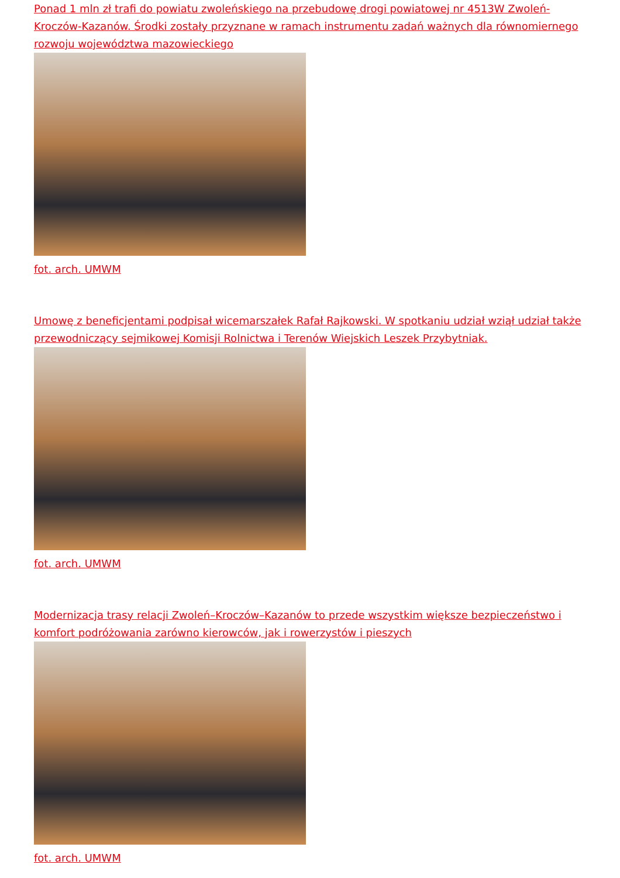Ponad 1 mln zł trafi do powiatu zwoleńskiego na przebudowę drogi powiatowej nr 4513W Zwoleń-Kroczów-Kazanów. Środki zostały przyznane w ramach instrumentu zadań ważnych dla równomiernego rozwoju województwa mazowieckiego
fot. arch. UMWM
Umowę z beneficjentami podpisał wicemarszałek Rafał Rajkowski. W spotkaniu udział wziął udział także przewodniczący sejmikowej Komisji Rolnictwa i Terenów Wiejskich Leszek Przybytniak.
fot. arch. UMWM
Modernizacja trasy relacji Zwoleń–Kroczów–Kazanów to przede wszystkim większe bezpieczeństwo i komfort podróżowania zarówno kierowców, jak i rowerzystów i pieszych
fot. arch. UMWM